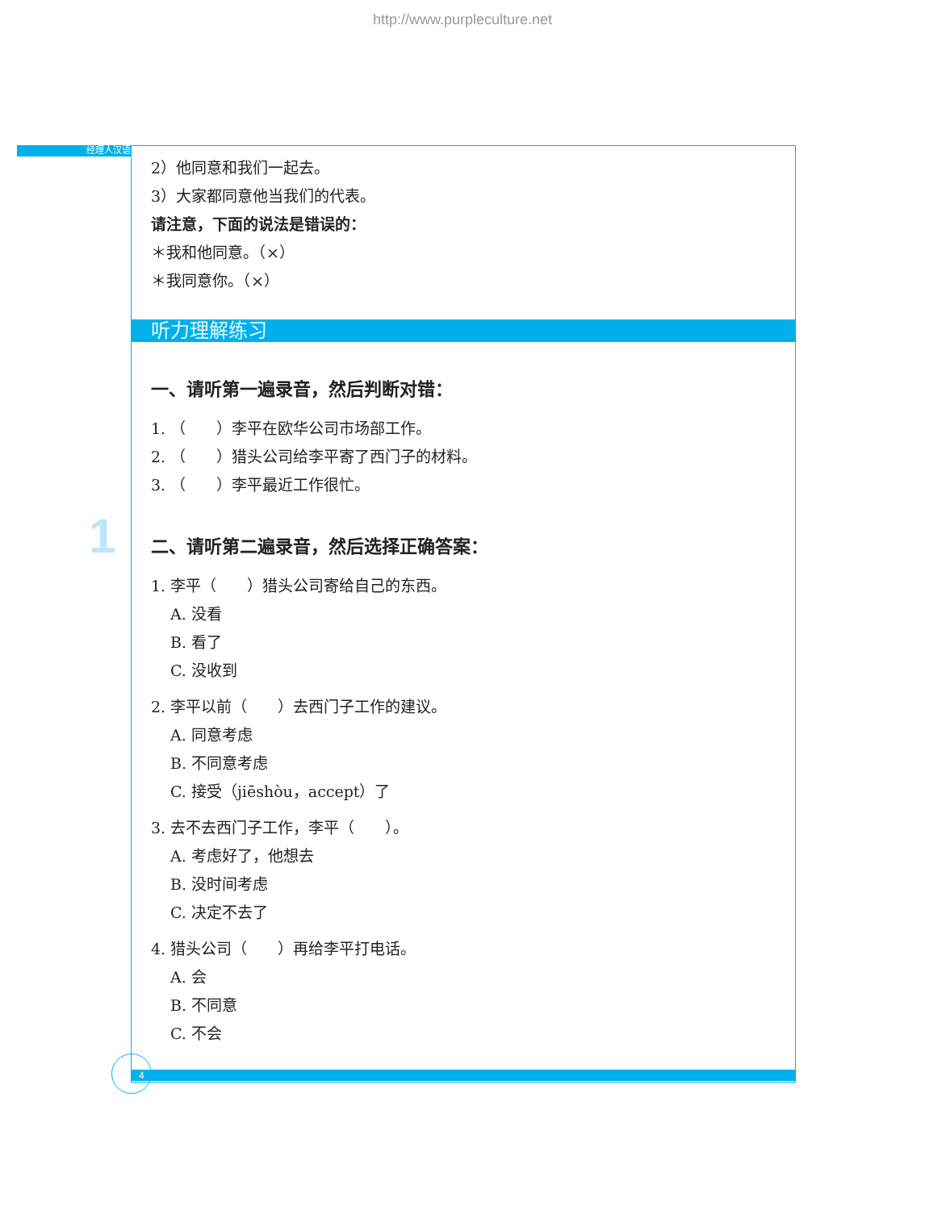http://www.purpleculture.net
经理人汉语
1
2）他同意和我们一起去。
3）大家都同意他当我们的代表。
请注意，下面的说法是错误的：
＊我和他同意。（×）
＊我同意你。（×）
听力理解练习
一、请听第一遍录音，然后判断对错：
1. （　　）李平在欧华公司市场部工作。
2. （　　）猎头公司给李平寄了西门子的材料。
3. （　　）李平最近工作很忙。
二、请听第二遍录音，然后选择正确答案：
1. 李平（　　）猎头公司寄给自己的东西。
A. 没看
B. 看了
C. 没收到
2. 李平以前（　　）去西门子工作的建议。
A. 同意考虑
B. 不同意考虑
C. 接受（jiēshòu，accept）了
3. 去不去西门子工作，李平（　　）。
A. 考虑好了，他想去
B. 没时间考虑
C. 决定不去了
4. 猎头公司（　　）再给李平打电话。
A. 会
B. 不同意
C. 不会
4